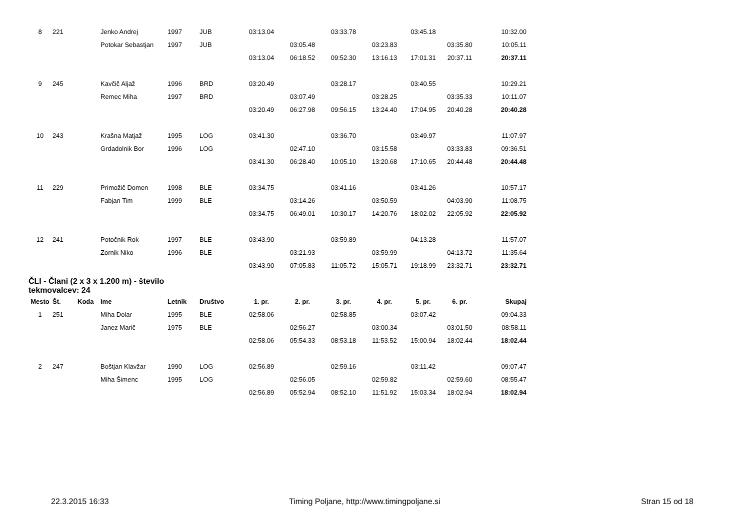| 8 | 221 | | Jenko Andrej | 1997 | JUB | 03:13.04 | | 03:33.78 | | 03:45.18 | | 10:32.00 |
| | | | Potokar Sebastjan | 1997 | JUB | | 03:05.48 | | 03:23.83 | | 03:35.80 | 10:05.11 |
| | | | | | | 03:13.04 | 06:18.52 | 09:52.30 | 13:16.13 | 17:01.31 | 20:37.11 | 20:37.11 |
| 9 | 245 | | Kavčič Aljaž | 1996 | BRD | 03:20.49 | | 03:28.17 | | 03:40.55 | | 10:29.21 |
| | | | Remec Miha | 1997 | BRD | | 03:07.49 | | 03:28.25 | | 03:35.33 | 10:11.07 |
| | | | | | | 03:20.49 | 06:27.98 | 09:56.15 | 13:24.40 | 17:04.95 | 20:40.28 | 20:40.28 |
| 10 | 243 | | Krašna Matjaž | 1995 | LOG | 03:41.30 | | 03:36.70 | | 03:49.97 | | 11:07.97 |
| | | | Grdadolnik Bor | 1996 | LOG | | 02:47.10 | | 03:15.58 | | 03:33.83 | 09:36.51 |
| | | | | | | 03:41.30 | 06:28.40 | 10:05.10 | 13:20.68 | 17:10.65 | 20:44.48 | 20:44.48 |
| 11 | 229 | | Primožič Domen | 1998 | BLE | 03:34.75 | | 03:41.16 | | 03:41.26 | | 10:57.17 |
| | | | Fabjan Tim | 1999 | BLE | | 03:14.26 | | 03:50.59 | | 04:03.90 | 11:08.75 |
| | | | | | | 03:34.75 | 06:49.01 | 10:30.17 | 14:20.76 | 18:02.02 | 22:05.92 | 22:05.92 |
| 12 | 241 | | Potočnik Rok | 1997 | BLE | 03:43.90 | | 03:59.89 | | 04:13.28 | | 11:57.07 |
| | | | Zornik Niko | 1996 | BLE | | 03:21.93 | | 03:59.99 | | 04:13.72 | 11:35.64 |
| | | | | | | 03:43.90 | 07:05.83 | 11:05.72 | 15:05.71 | 19:18.99 | 23:32.71 | 23:32.71 |
ČLI - Člani (2 x 3 x 1.200 m) - število tekmovalcev: 24
| Mesto | Št. | Koda | Ime | Letnik | Društvo | 1. pr. | 2. pr. | 3. pr. | 4. pr. | 5. pr. | 6. pr. | Skupaj |
| --- | --- | --- | --- | --- | --- | --- | --- | --- | --- | --- | --- | --- |
| 1 | 251 | | Miha Dolar | 1995 | BLE | 02:58.06 | | 02:58.85 | | 03:07.42 | | 09:04.33 |
| | | | Janez Marič | 1975 | BLE | | 02:56.27 | | 03:00.34 | | 03:01.50 | 08:58.11 |
| | | | | | | 02:58.06 | 05:54.33 | 08:53.18 | 11:53.52 | 15:00.94 | 18:02.44 | 18:02.44 |
| 2 | 247 | | Boštjan Klavžar | 1990 | LOG | 02:56.89 | | 02:59.16 | | 03:11.42 | | 09:07.47 |
| | | | Miha Šimenc | 1995 | LOG | | 02:56.05 | | 02:59.82 | | 02:59.60 | 08:55.47 |
| | | | | | | 02:56.89 | 05:52.94 | 08:52.10 | 11:51.92 | 15:03.34 | 18:02.94 | 18:02.94 |
22.3.2015 16:33 Timing Poljane, http://www.timingpoljane.si Stran 15 od 18